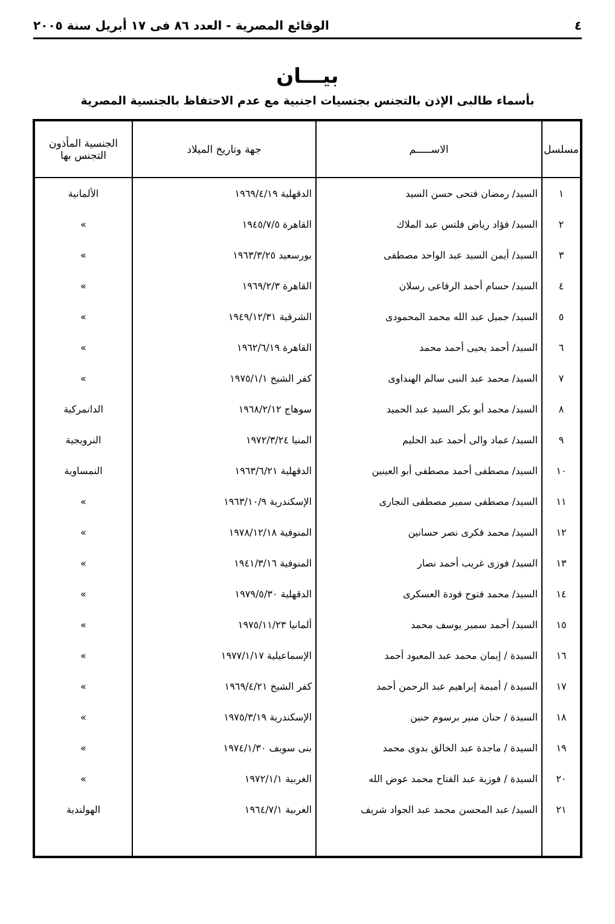٤ الوقائع المصرية - العدد ٨٦ فى ١٧ أبريل سنة ٢٠٠٥
بيـــان
بأسماء طالبى الإذن بالتجنس بجنسيات اجنبية مع عدم الاحتفاظ بالجنسية المصرية
| مسلسل | الاســـــم | جهة وتاريخ الميلاد | الجنسية المأذون التجنس بها |
| --- | --- | --- | --- |
| ١ | السيد/ رمضان فتحى حسن السيد | الدقهلية ١٩٦٩/٤/١٩ | الألمانية |
| ٢ | السيد/ فؤاد رياض فلتس عبد الملاك | القاهرة ١٩٤٥/٧/٥ | » |
| ٣ | السيد/ أيمن السيد عبد الواحد مصطفى | بورسعيد ١٩٦٣/٣/٢٥ | » |
| ٤ | السيد/ حسام أحمد الرفاعى رسلان | القاهرة ١٩٦٩/٢/٣ | » |
| ٥ | السيد/ جميل عبد الله محمد المحمودى | الشرقية ١٩٤٩/١٢/٣١ | » |
| ٦ | السيد/ أحمد يحيى أحمد محمد | القاهرة ١٩٦٢/٦/١٩ | » |
| ٧ | السيد/ محمد عبد النبى سالم الهنداوى | كفر الشيخ ١٩٧٥/١/١ | » |
| ٨ | السيد/ محمد أبو بكر السيد عبد الحميد | سوهاج ١٩٦٨/٢/١٢ | الدانمركية |
| ٩ | السيد/ عماد والى أحمد عبد الحليم | المنيا ١٩٧٢/٣/٢٤ | النرويجية |
| ١٠ | السيد/ مصطفى أحمد مصطفى أبو العينين | الدقهلية ١٩٦٣/٦/٢١ | النمساوية |
| ١١ | السيد/ مصطفى سمير مصطفى النجارى | الإسكندرية ١٩٦٣/١٠/٩ | » |
| ١٢ | السيد/ محمد فكرى نصر حسانين | المنوفية ١٩٧٨/١٢/١٨ | » |
| ١٣ | السيد/ فوزى غريب أحمد نصار | المنوفية ١٩٤١/٣/١٦ | » |
| ١٤ | السيد/ محمد فتوح فودة العسكرى | الدقهلية ١٩٧٩/٥/٣٠ | » |
| ١٥ | السيد/ أحمد سمير يوسف محمد | ألمانيا ١٩٧٥/١١/٢٣ | » |
| ١٦ | السيدة / إيمان محمد عبد المعبود أحمد | الإسماعيلية ١٩٧٧/١/١٧ | » |
| ١٧ | السيدة / أميمة إبراهيم عبد الرحمن أحمد | كفر الشيخ ١٩٦٩/٤/٢١ | » |
| ١٨ | السيدة / حنان منير برسوم حنين | الإسكندرية ١٩٧٥/٣/١٩ | » |
| ١٩ | السيدة / ماجدة عبد الخالق بدوى محمد | بنى سويف ١٩٧٤/١/٣٠ | » |
| ٢٠ | السيدة / فوزية عبد الفتاح محمد عوض الله | الغربية ١٩٧٢/١/١ | » |
| ٢١ | السيد/ عبد المحسن محمد عبد الجواد شريف | الغربية ١٩٦٤/٧/١ | الهولندية |